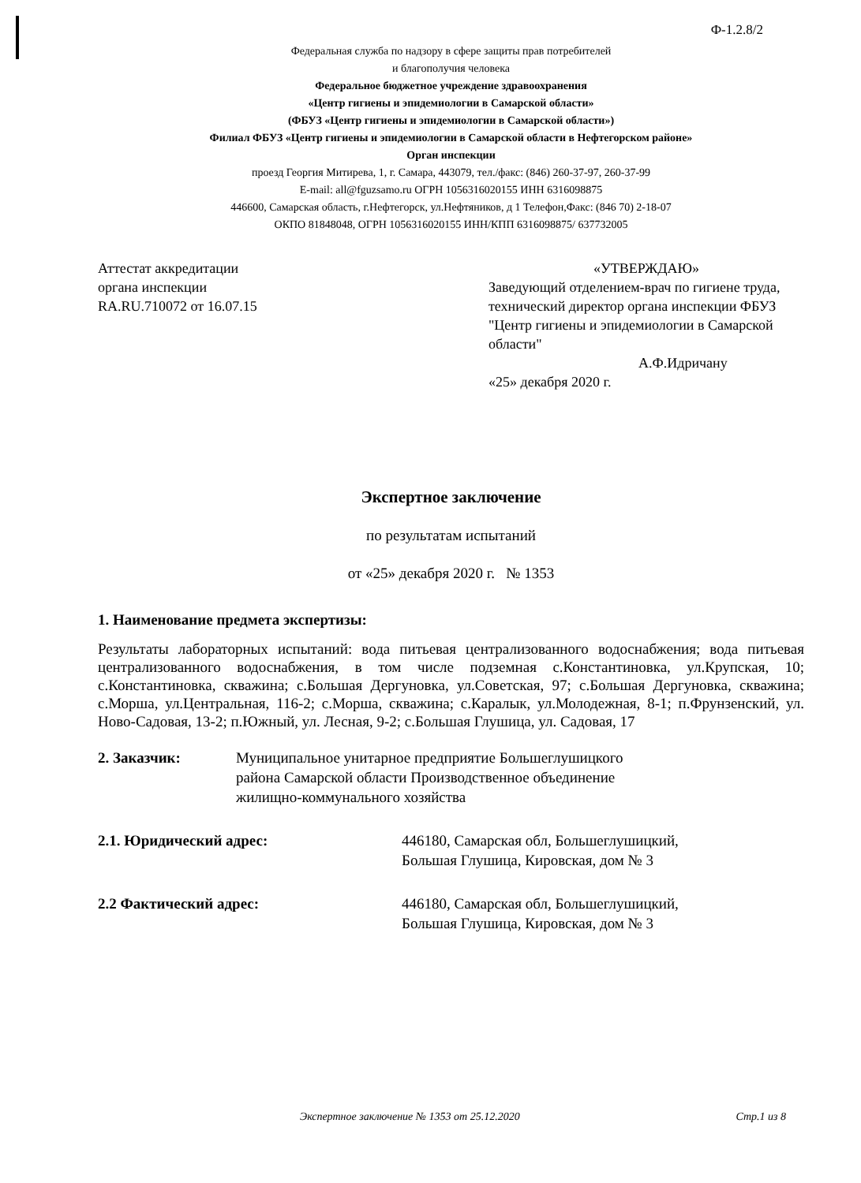Ф-1.2.8/2
Федеральная служба по надзору в сфере защиты прав потребителей
и благополучия человека
Федеральное бюджетное учреждение здравоохранения
«Центр гигиены и эпидемиологии в Самарской области»
(ФБУЗ «Центр гигиены и эпидемиологии в Самарской области»)
Филиал ФБУЗ «Центр гигиены и эпидемиологии в Самарской области в Нефтегорском районе»
Орган инспекции
проезд Георгия Митирева, 1, г. Самара, 443079, тел./факс: (846) 260-37-97, 260-37-99
E-mail: all@fguzsamo.ru ОГРН 1056316020155 ИНН 6316098875
446600, Самарская область, г.Нефтегорск, ул.Нефтяников, д 1 Телефон,Факс: (846 70) 2-18-07
ОКПО 81848048, ОГРН 1056316020155 ИНН/КПП 6316098875/ 637732005
Аттестат аккредитации
органа инспекции
RA.RU.710072 от 16.07.15
«УТВЕРЖДАЮ»
Заведующий отделением-врач по гигиене труда, технический директор органа инспекции ФБУЗ "Центр гигиены и эпидемиологии в Самарской области"
А.Ф.Идричану
«25» декабря 2020 г.
Экспертное заключение
по результатам испытаний
от «25» декабря 2020 г. № 1353
1. Наименование предмета экспертизы:
Результаты лабораторных испытаний: вода питьевая централизованного водоснабжения; вода питьевая централизованного водоснабжения, в том числе подземная с.Константиновка, ул.Крупская, 10; с.Константиновка, скважина; с.Большая Дергуновка, ул.Советская, 97; с.Большая Дергуновка, скважина; с.Морша, ул.Центральная, 116-2; с.Морша, скважина; с.Каралык, ул.Молодежная, 8-1; п.Фрунзенский, ул. Ново-Садовая, 13-2; п.Южный, ул. Лесная, 9-2; с.Большая Глушица, ул. Садовая, 17
2. Заказчик: Муниципальное унитарное предприятие Большеглушицкого
района Самарской области Производственное объединение
жилищно-коммунального хозяйства
2.1. Юридический адрес: 446180, Самарская обл, Большеглушицкий,
Большая Глушица, Кировская, дом № 3
2.2 Фактический адрес: 446180, Самарская обл, Большеглушицкий,
Большая Глушица, Кировская, дом № 3
Экспертное заключение № 1353 от 25.12.2020 Стр.1 из 8